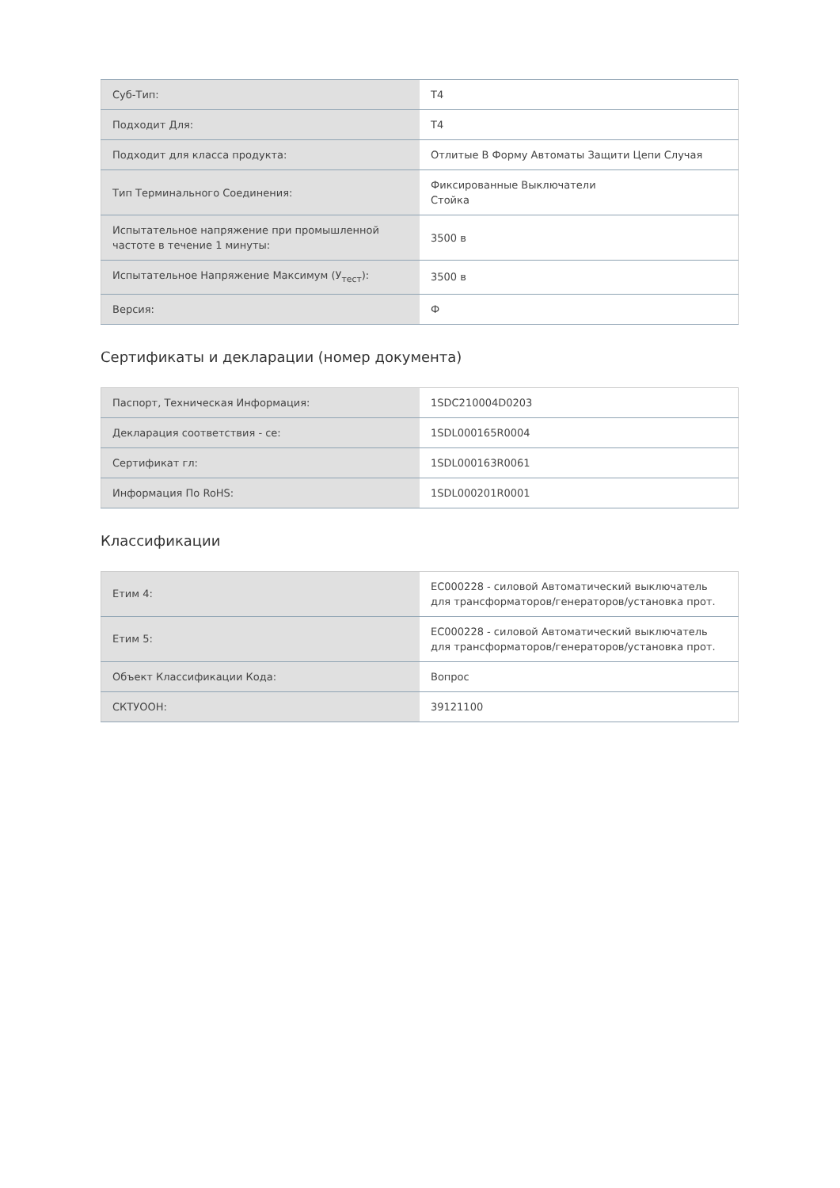| Суб-Тип: | T4 |
| Подходит Для: | T4 |
| Подходит для класса продукта: | Отлитые В Форму Автоматы Защити Цепи Случая |
| Тип Терминального Соединения: | Фиксированные Выключатели Стойка |
| Испытательное напряжение при промышленной частоте в течение 1 минуты: | 3500 в |
| Испытательное Напряжение Максимум (У<sub>тест</sub>): | 3500 в |
| Версия: | Ф |
Сертификаты и декларации (номер документа)
| Паспорт, Техническая Информация: | 1SDC210004D0203 |
| Декларация соответствия - се: | 1SDL000165R0004 |
| Сертификат гл: | 1SDL000163R0061 |
| Информация По RoHS: | 1SDL000201R0001 |
Классификации
| Етим 4: | EC000228 - силовой Автоматический выключатель для трансформаторов/генераторов/установка прот. |
| Етим 5: | EC000228 - силовой Автоматический выключатель для трансформаторов/генераторов/установка прот. |
| Объект Классификации Кода: | Вопрос |
| СКТУООН: | 39121100 |